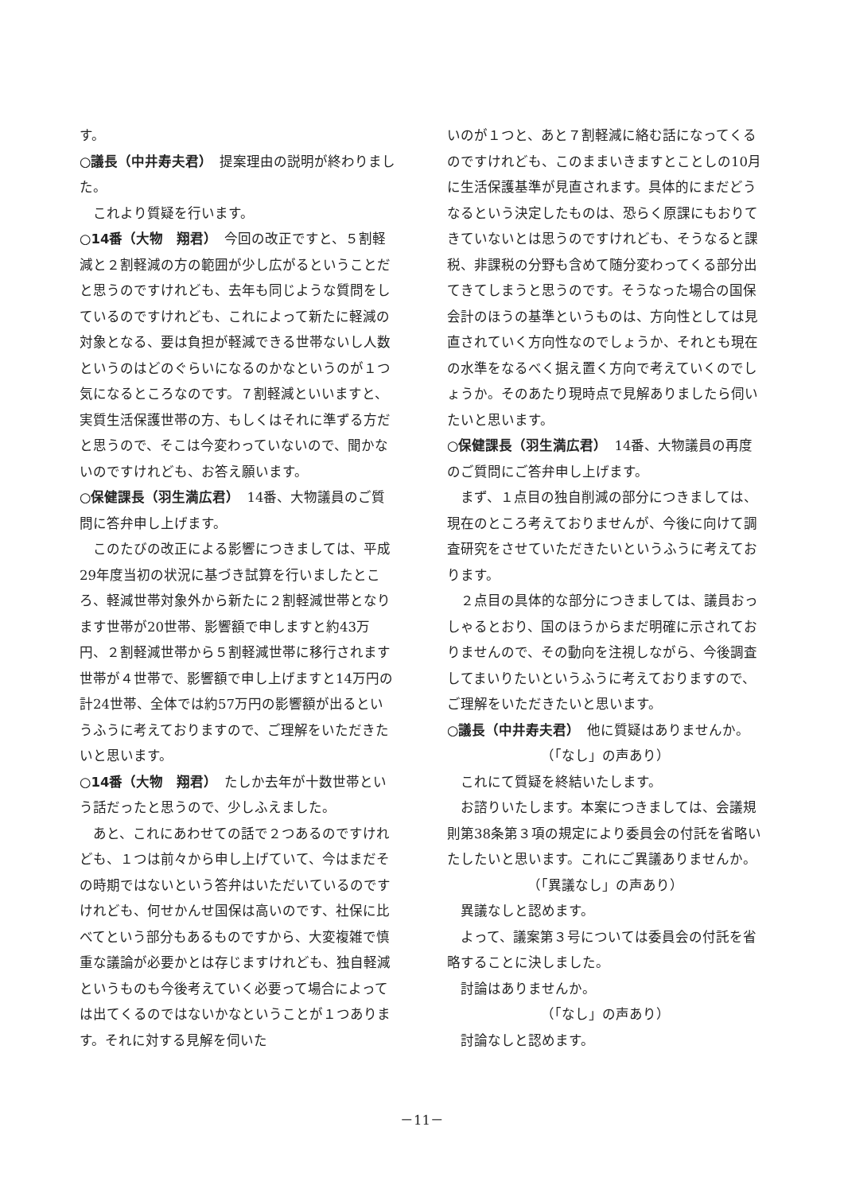す。
○議長（中井寿夫君）　提案理由の説明が終わりました。
これより質疑を行います。
○14番（大物　翔君）　今回の改正ですと、５割軽減と２割軽減の方の範囲が少し広がるということだと思うのですけれども、去年も同じような質問をしているのですけれども、これによって新たに軽減の対象となる、要は負担が軽減できる世帯ないし人数というのはどのぐらいになるのかなというのが１つ気になるところなのです。７割軽減といいますと、実質生活保護世帯の方、もしくはそれに準ずる方だと思うので、そこは今変わっていないので、聞かないのですけれども、お答え願います。
○保健課長（羽生満広君）　14番、大物議員のご質問に答弁申し上げます。
このたびの改正による影響につきましては、平成29年度当初の状況に基づき試算を行いましたところ、軽減世帯対象外から新たに２割軽減世帯となります世帯が20世帯、影響額で申しますと約43万円、２割軽減世帯から５割軽減世帯に移行されます世帯が４世帯で、影響額で申し上げますと14万円の計24世帯、全体では約57万円の影響額が出るというふうに考えておりますので、ご理解をいただきたいと思います。
○14番（大物　翔君）　たしか去年が十数世帯という話だったと思うので、少しふえました。
あと、これにあわせての話で２つあるのですけれども、１つは前々から申し上げていて、今はまだその時期ではないという答弁はいただいているのですけれども、何せかんせ国保は高いのです、社保に比べてという部分もあるものですから、大変複雑で慎重な議論が必要かとは存じますけれども、独自軽減というものも今後考えていく必要って場合によっては出てくるのではないかなということが１つあります。それに対する見解を伺いた
いのが１つと、あと７割軽減に絡む話になってくるのですけれども、このままいきますとことしの10月に生活保護基準が見直されます。具体的にまだどうなるという決定したものは、恐らく原課にもおりてきていないとは思うのですけれども、そうなると課税、非課税の分野も含めて随分変わってくる部分出てきてしまうと思うのです。そうなった場合の国保会計のほうの基準というものは、方向性としては見直されていく方向性なのでしょうか、それとも現在の水準をなるべく据え置く方向で考えていくのでしょうか。そのあたり現時点で見解ありましたら伺いたいと思います。
○保健課長（羽生満広君）　14番、大物議員の再度のご質問にご答弁申し上げます。
まず、１点目の独自削減の部分につきましては、現在のところ考えておりませんが、今後に向けて調査研究をさせていただきたいというふうに考えております。
２点目の具体的な部分につきましては、議員おっしゃるとおり、国のほうからまだ明確に示されておりませんので、その動向を注視しながら、今後調査してまいりたいというふうに考えておりますので、ご理解をいただきたいと思います。
○議長（中井寿夫君）　他に質疑はありませんか。
（「なし」の声あり）
これにて質疑を終結いたします。
お諮りいたします。本案につきましては、会議規則第38条第３項の規定により委員会の付託を省略いたしたいと思います。これにご異議ありませんか。
（「異議なし」の声あり）
異議なしと認めます。
よって、議案第３号については委員会の付託を省略することに決しました。
討論はありませんか。
（「なし」の声あり）
討論なしと認めます。
－11－